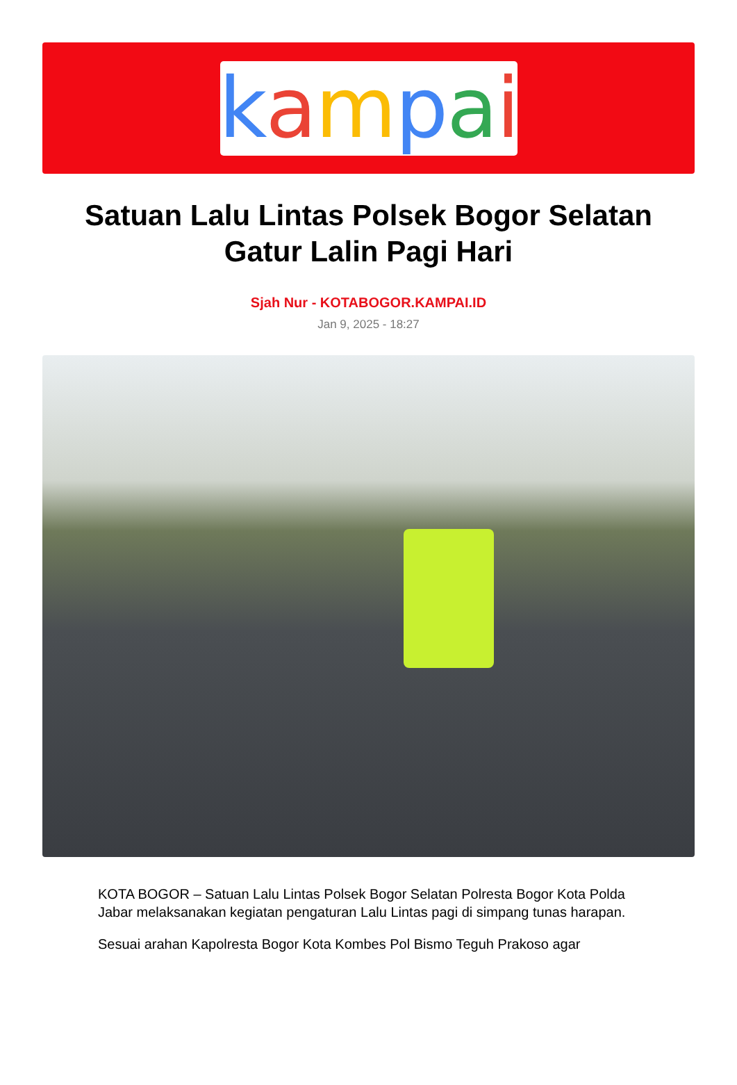kampai
Satuan Lalu Lintas Polsek Bogor Selatan Gatur Lalin Pagi Hari
Sjah Nur - KOTABOGOR.KAMPAI.ID
Jan 9, 2025 - 18:27
KOTA BOGOR – Satuan Lalu Lintas Polsek Bogor Selatan Polresta Bogor Kota Polda Jabar melaksanakan kegiatan pengaturan Lalu Lintas pagi di simpang tunas harapan.
Sesuai arahan Kapolresta Bogor Kota Kombes Pol Bismo Teguh Prakoso agar